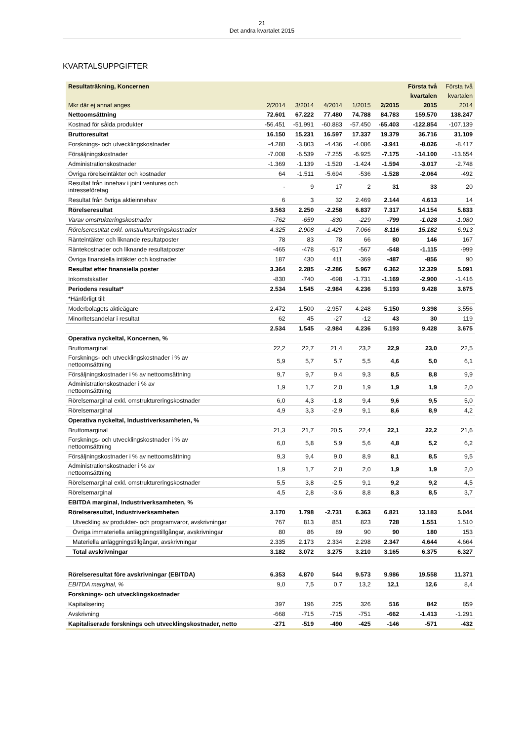21
Det andra kvartalet 2015
KVARTALSUPPGIFTER
| Resultaträkning, Koncernen | | | | | | Första två | Första två |
| --- | --- | --- | --- | --- | --- | --- | --- |
| | | | | | | kvartalen | kvartalen |
| Mkr där ej annat anges | 2/2014 | 3/2014 | 4/2014 | 1/2015 | 2/2015 | 2015 | 2014 |
| Nettoomsättning | 72.601 | 67.222 | 77.480 | 74.788 | 84.783 | 159.570 | 138.247 |
| Kostnad för sålda produkter | -56.451 | -51.991 | -60.883 | -57.450 | -65.403 | -122.854 | -107.139 |
| Bruttoresultat | 16.150 | 15.231 | 16.597 | 17.337 | 19.379 | 36.716 | 31.109 |
| Forsknings- och utvecklingskostnader | -4.280 | -3.803 | -4.436 | -4.086 | -3.941 | -8.026 | -8.417 |
| Försäljningskostnader | -7.008 | -6.539 | -7.255 | -6.925 | -7.175 | -14.100 | -13.654 |
| Administrationskostnader | -1.369 | -1.139 | -1.520 | -1.424 | -1.594 | -3.017 | -2.748 |
| Övriga rörelseintäkter och kostnader | 64 | -1.511 | -5.694 | -536 | -1.528 | -2.064 | -492 |
| Resultat från innehav i joint ventures och intresseföretag | - | 9 | 17 | 2 | 31 | 33 | 20 |
| Resultat från övriga aktieinnehav | 6 | 3 | 32 | 2.469 | 2.144 | 4.613 | 14 |
| Rörelseresultat | 3.563 | 2.250 | -2.258 | 6.837 | 7.317 | 14.154 | 5.833 |
| Varav omstrukteringskostnader | -762 | -659 | -830 | -229 | -799 | -1.028 | -1.080 |
| Rörelseresultat exkl. omstruktureringskostnader | 4.325 | 2.908 | -1.429 | 7.066 | 8.116 | 15.182 | 6.913 |
| Ränteintäkter och liknande resultatposter | 78 | 83 | 78 | 66 | 80 | 146 | 167 |
| Räntekostnader och liknande resultatposter | -465 | -478 | -517 | -567 | -548 | -1.115 | -999 |
| Övriga finansiella intäkter och kostnader | 187 | 430 | 411 | -369 | -487 | -856 | 90 |
| Resultat efter finansiella poster | 3.364 | 2.285 | -2.286 | 5.967 | 6.362 | 12.329 | 5.091 |
| Inkomstskatter | -830 | -740 | -698 | -1.731 | -1.169 | -2.900 | -1.416 |
| Periodens resultat* | 2.534 | 1.545 | -2.984 | 4.236 | 5.193 | 9.428 | 3.675 |
| *Hänförligt till: | | | | | | | |
| Moderbolagets aktieägare | 2.472 | 1.500 | -2.957 | 4.248 | 5.150 | 9.398 | 3.556 |
| Minoritetsandelar i resultat | 62 | 45 | -27 | -12 | 43 | 30 | 119 |
| | 2.534 | 1.545 | -2.984 | 4.236 | 5.193 | 9.428 | 3.675 |
| Operativa nyckeltal, Koncernen, % | | | | | | | |
| Bruttomarginal | 22,2 | 22,7 | 21,4 | 23,2 | 22,9 | 23,0 | 22,5 |
| Forsknings- och utvecklingskostnader i % av nettoomsättning | 5,9 | 5,7 | 5,7 | 5,5 | 4,6 | 5,0 | 6,1 |
| Försäljningskostnader i % av nettoomsättning | 9,7 | 9,7 | 9,4 | 9,3 | 8,5 | 8,8 | 9,9 |
| Administrationskostnader i % av nettoomsättning | 1,9 | 1,7 | 2,0 | 1,9 | 1,9 | 1,9 | 2,0 |
| Rörelsemarginal exkl. omstruktureringskostnader | 6,0 | 4,3 | -1,8 | 9,4 | 9,6 | 9,5 | 5,0 |
| Rörelsemarginal | 4,9 | 3,3 | -2,9 | 9,1 | 8,6 | 8,9 | 4,2 |
| Operativa nyckeltal, Industriverksamheten, % | | | | | | | |
| Bruttomarginal | 21,3 | 21,7 | 20,5 | 22,4 | 22,1 | 22,2 | 21,6 |
| Forsknings- och utvecklingskostnader i % av nettoomsättning | 6,0 | 5,8 | 5,9 | 5,6 | 4,8 | 5,2 | 6,2 |
| Försäljningskostnader i % av nettoomsättning | 9,3 | 9,4 | 9,0 | 8,9 | 8,1 | 8,5 | 9,5 |
| Administrationskostnader i % av nettoomsättning | 1,9 | 1,7 | 2,0 | 2,0 | 1,9 | 1,9 | 2,0 |
| Rörelsemarginal exkl. omstruktureringskostnader | 5,5 | 3,8 | -2,5 | 9,1 | 9,2 | 9,2 | 4,5 |
| Rörelsemarginal | 4,5 | 2,8 | -3,6 | 8,8 | 8,3 | 8,5 | 3,7 |
| EBITDA marginal, Industriverksamheten, % | | | | | | | |
| Rörelseresultat, Industriverksamheten | 3.170 | 1.798 | -2.731 | 6.363 | 6.821 | 13.183 | 5.044 |
| Utveckling av produkter- och programvaror, avskrivningar | 767 | 813 | 851 | 823 | 728 | 1.551 | 1.510 |
| Övriga immateriella anläggningstillgångar, avskrivningar | 80 | 86 | 89 | 90 | 90 | 180 | 153 |
| Materiella anläggningstillgångar, avskrivningar | 2.335 | 2.173 | 2.334 | 2.298 | 2.347 | 4.644 | 4.664 |
| Total avskrivningar | 3.182 | 3.072 | 3.275 | 3.210 | 3.165 | 6.375 | 6.327 |
| Rörelseresultat före avskrivningar (EBITDA) | 6.353 | 4.870 | 544 | 9.573 | 9.986 | 19.558 | 11.371 |
| EBITDA marginal, % | 9,0 | 7,5 | 0,7 | 13,2 | 12,1 | 12,6 | 8,4 |
| Forsknings- och utvecklingskostnader | | | | | | | |
| Kapitalisering | 397 | 196 | 225 | 326 | 516 | 842 | 859 |
| Avskrivning | -668 | -715 | -715 | -751 | -662 | -1.413 | -1.291 |
| Kapitaliserade forsknings och utvecklingskostnader, netto | -271 | -519 | -490 | -425 | -146 | -571 | -432 |